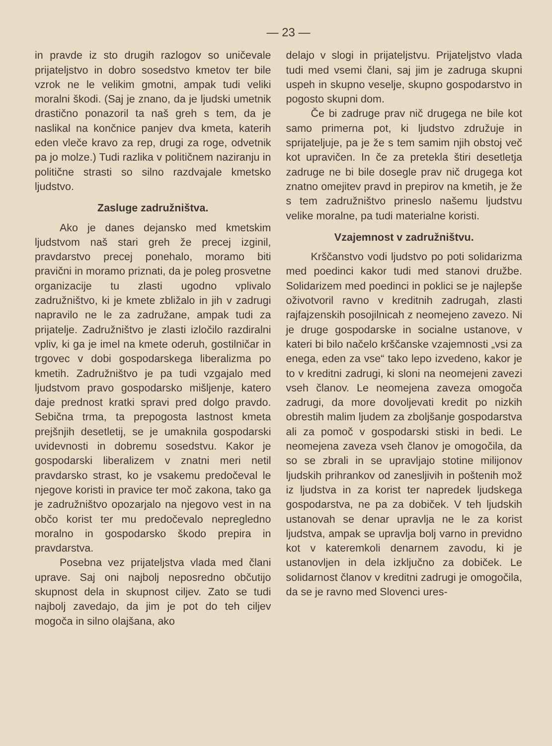— 23 —
in pravde iz sto drugih razlogov so uničevale prijateljstvo in dobro sosedstvo kmetov ter bile vzrok ne le velikim gmotni, ampak tudi veliki moralni škodi. (Saj je znano, da je ljudski umetnik drastično ponazoril ta naš greh s tem, da je naslikal na končnice panjev dva kmeta, katerih eden vleče kravo za rep, drugi za roge, odvetnik pa jo molze.) Tudi razlika v političnem naziranju in politične strasti so silno razdvajale kmetsko ljudstvo.
Zasluge zadružništva.
Ako je danes dejansko med kmetskim ljudstvom naš stari greh že precej izginil, pravdarstvo precej ponehalo, moramo biti pravični in moramo priznati, da je poleg prosvetne organizacije tu zlasti ugodno vplivalo zadružništvo, ki je kmete zbližalo in jih v zadrugi napravilo ne le za zadružane, ampak tudi za prijatelje. Zadružništvo je zlasti izločilo razdiralni vpliv, ki ga je imel na kmete oderuh, gostilničar in trgovec v dobi gospodarskega liberalizma po kmetih. Zadružništvo je pa tudi vzgajalo med ljudstvom pravo gospodarsko mišljenje, katero daje prednost kratki spravi pred dolgo pravdo. Sebična trma, ta prepogosta lastnost kmeta prejšnjih desetletij, se je umaknila gospodarski uvidevnosti in dobremu sosedstvu. Kakor je gospodarski liberalizem v znatni meri netil pravdarsko strast, ko je vsakemu predočeval le njegove koristi in pravice ter moč zakona, tako ga je zadružništvo opozarjalo na njegovo vest in na občo korist ter mu predočevalo nepregledno moralno in gospodarsko škodo prepira in pravdarstva.
Posebna vez prijateljstva vlada med člani uprave. Saj oni najbolj neposredno občutijo skupnost dela in skupnost ciljev. Zato se tudi najbolj zavedajo, da jim je pot do teh ciljev mogoča in silno olajšana, ako
delajo v slogi in prijateljstvu. Prijateljstvo vlada tudi med vsemi člani, saj jim je zadruga skupni uspeh in skupno veselje, skupno gospodarstvo in pogosto skupni dom.
Če bi zadruge prav nič drugega ne bile kot samo primerna pot, ki ljudstvo združuje in sprijateljuje, pa je že s tem samim njih obstoj več kot upravičen. In če za pretekla štiri desetletja zadruge ne bi bile dosegle prav nič drugega kot znatno omejitev pravd in prepirov na kmetih, je že s tem zadružništvo prineslo našemu ljudstvu velike moralne, pa tudi materialne koristi.
Vzajemnost v zadružništvu.
Krščanstvo vodi ljudstvo po poti solidarizma med poedinci kakor tudi med stanovi družbe. Solidarizem med poedinci in poklici se je najlepše oživotvoril ravno v kreditnih zadrugah, zlasti rajfajzenskih posojilnicah z neomejeno zavezo. Ni je druge gospodarske in socialne ustanove, v kateri bi bilo načelo krščanske vzajemnosti „vsi za enega, eden za vse“ tako lepo izvedeno, kakor je to v kreditni zadrugi, ki sloni na neomejeni zavezi vseh članov. Le neomejena zaveza omogoča zadrugi, da more dovoljevati kredit po nizkih obrestih malim ljudem za zboljšanje gospodarstva ali za pomoč v gospodarski stiski in bedi. Le neomejena zaveza vseh članov je omogočila, da so se zbrali in se upravljajo stotine milijonov ljudskih prihrankov od zanesljivih in poštenih mož iz ljudstva in za korist ter napredek ljudskega gospodarstva, ne pa za dobiček. V teh ljudskih ustanovah se denar upravlja ne le za korist ljudstva, ampak se upravlja bolj varno in previdno kot v kateremkoli denarnem zavodu, ki je ustanovljen in dela izključno za dobiček. Le solidarnost članov v kreditni zadrugi je omogočila, da se je ravno med Slovenci ures-